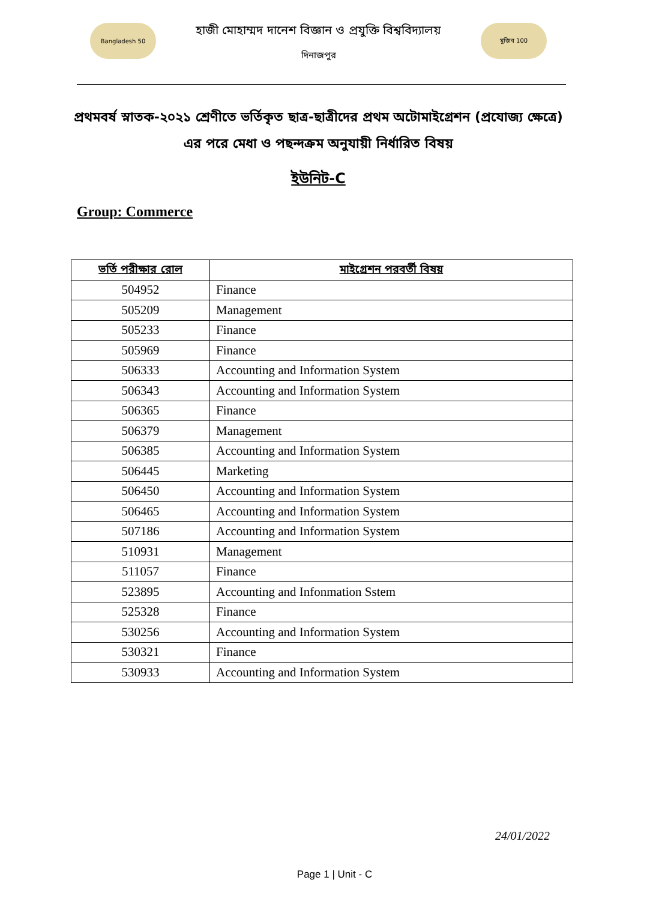Bangladesh 50
হাজী মোহাম্মদ দানেশ বিজ্ঞান ও প্রযুক্তি বিশ্ববিদ্যালয়
দিনাজপুর
মুজিব 100
প্রথমবর্ষ স্নাতক-২০২১ শ্রেণীতে ভর্তিকৃত ছাত্র-ছাত্রীদের প্রথম অটোমাইগ্রেশন (প্রযোজ্য ক্ষেত্রে)
এর পরে মেধা ও পছন্দক্রম অনুযায়ী নির্ধারিত বিষয়
ইউনিট-C
Group: Commerce
| ভর্তি পরীক্ষার রোল | মাইগ্রেশন পরবর্তী বিষয় |
| --- | --- |
| 504952 | Finance |
| 505209 | Management |
| 505233 | Finance |
| 505969 | Finance |
| 506333 | Accounting and Information System |
| 506343 | Accounting and Information System |
| 506365 | Finance |
| 506379 | Management |
| 506385 | Accounting and Information System |
| 506445 | Marketing |
| 506450 | Accounting and Information System |
| 506465 | Accounting and Information System |
| 507186 | Accounting and Information System |
| 510931 | Management |
| 511057 | Finance |
| 523895 | Accounting and Infonmation Sstem |
| 525328 | Finance |
| 530256 | Accounting and Information System |
| 530321 | Finance |
| 530933 | Accounting and Information System |
24/01/2022
Page 1 | Unit - C